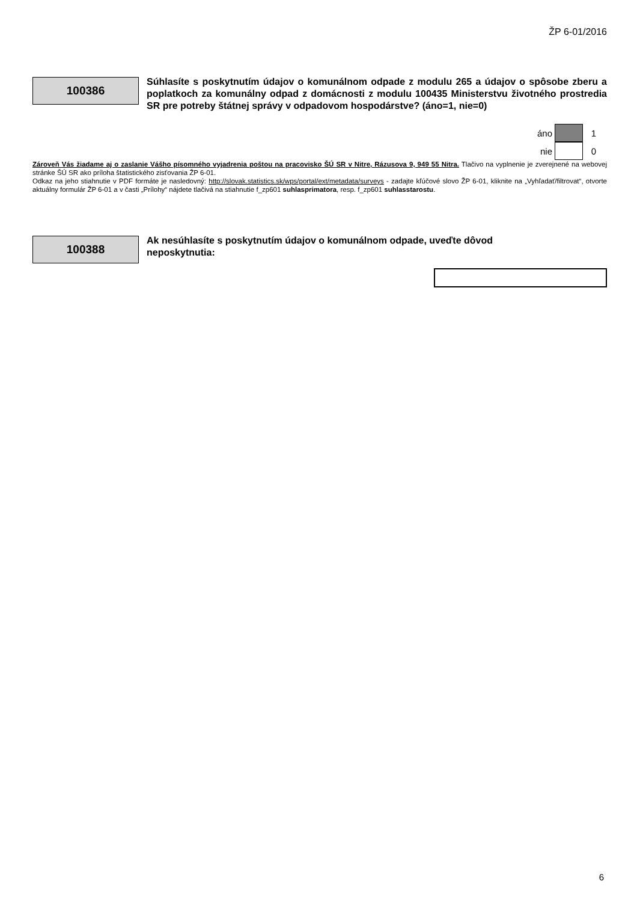ŽP 6-01/2016
100386
Súhlasíte s poskytnutím údajov o komunálnom odpade z modulu 265 a údajov o spôsobe zberu a poplatkoch za komunálny odpad z domácnosti z modulu 100435 Ministerstvu životného prostredia SR pre potreby štátnej správy v odpadovom hospodárstve? (áno=1, nie=0)
áno
1
nie
0
Zároveň Vás žiadame aj o zaslanie Vášho písomného vyjadrenia poštou na pracovisko ŠÚ SR v Nitre, Rázusova 9, 949 55 Nitra. Tlačivo na vyplnenie je zverejnené na webovej stránke ŠÚ SR ako príloha štatistického zisťovania ŽP 6-01.
Odkaz na jeho stiahnutie v PDF formáte je nasledovný: http://slovak.statistics.sk/wps/portal/ext/metadata/surveys - zadajte kľúčové slovo ŽP 6-01, kliknite na „Vyhľadať/filtrovat“, otvorte aktuálny formulár ŽP 6-01 a v časti „Prílohy“ nájdete tlačivá na stiahnutie f_zp601 suhlasprimatora, resp. f_zp601 suhlasstarostu.
100388
Ak nesúhlasíte s poskytnutím údajov o komunálnom odpade, uveďte dôvod
neposkytnutia:
6